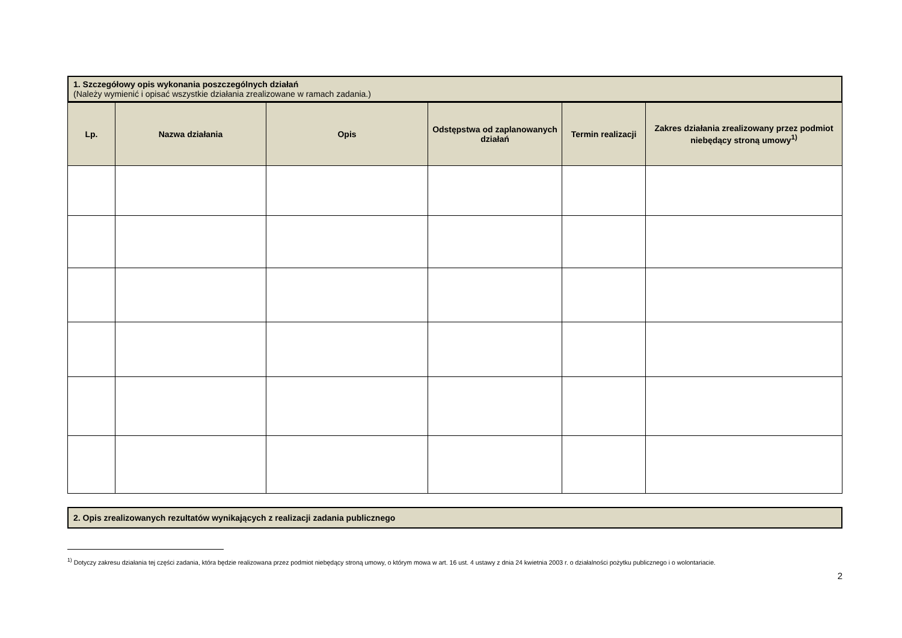1. Szczegółowy opis wykonania poszczególnych działań
(Należy wymienić i opisać wszystkie działania zrealizowane w ramach zadania.)
| Lp. | Nazwa działania | Opis | Odstępstwa od zaplanowanych działań | Termin realizacji | Zakres działania zrealizowany przez podmiot niebędący stroną umowy<sup>1)</sup> |
| --- | --- | --- | --- | --- | --- |
2. Opis zrealizowanych rezultatów wynikających z realizacji zadania publicznego
<sup>1)</sup> Dotyczy zakresu działania tej części zadania, która będzie realizowana przez podmiot niebędący stroną umowy, o którym mowa w art. 16 ust. 4 ustawy z dnia 24 kwietnia 2003 r. o działalności pożytku publicznego i o wolontariacie.
2